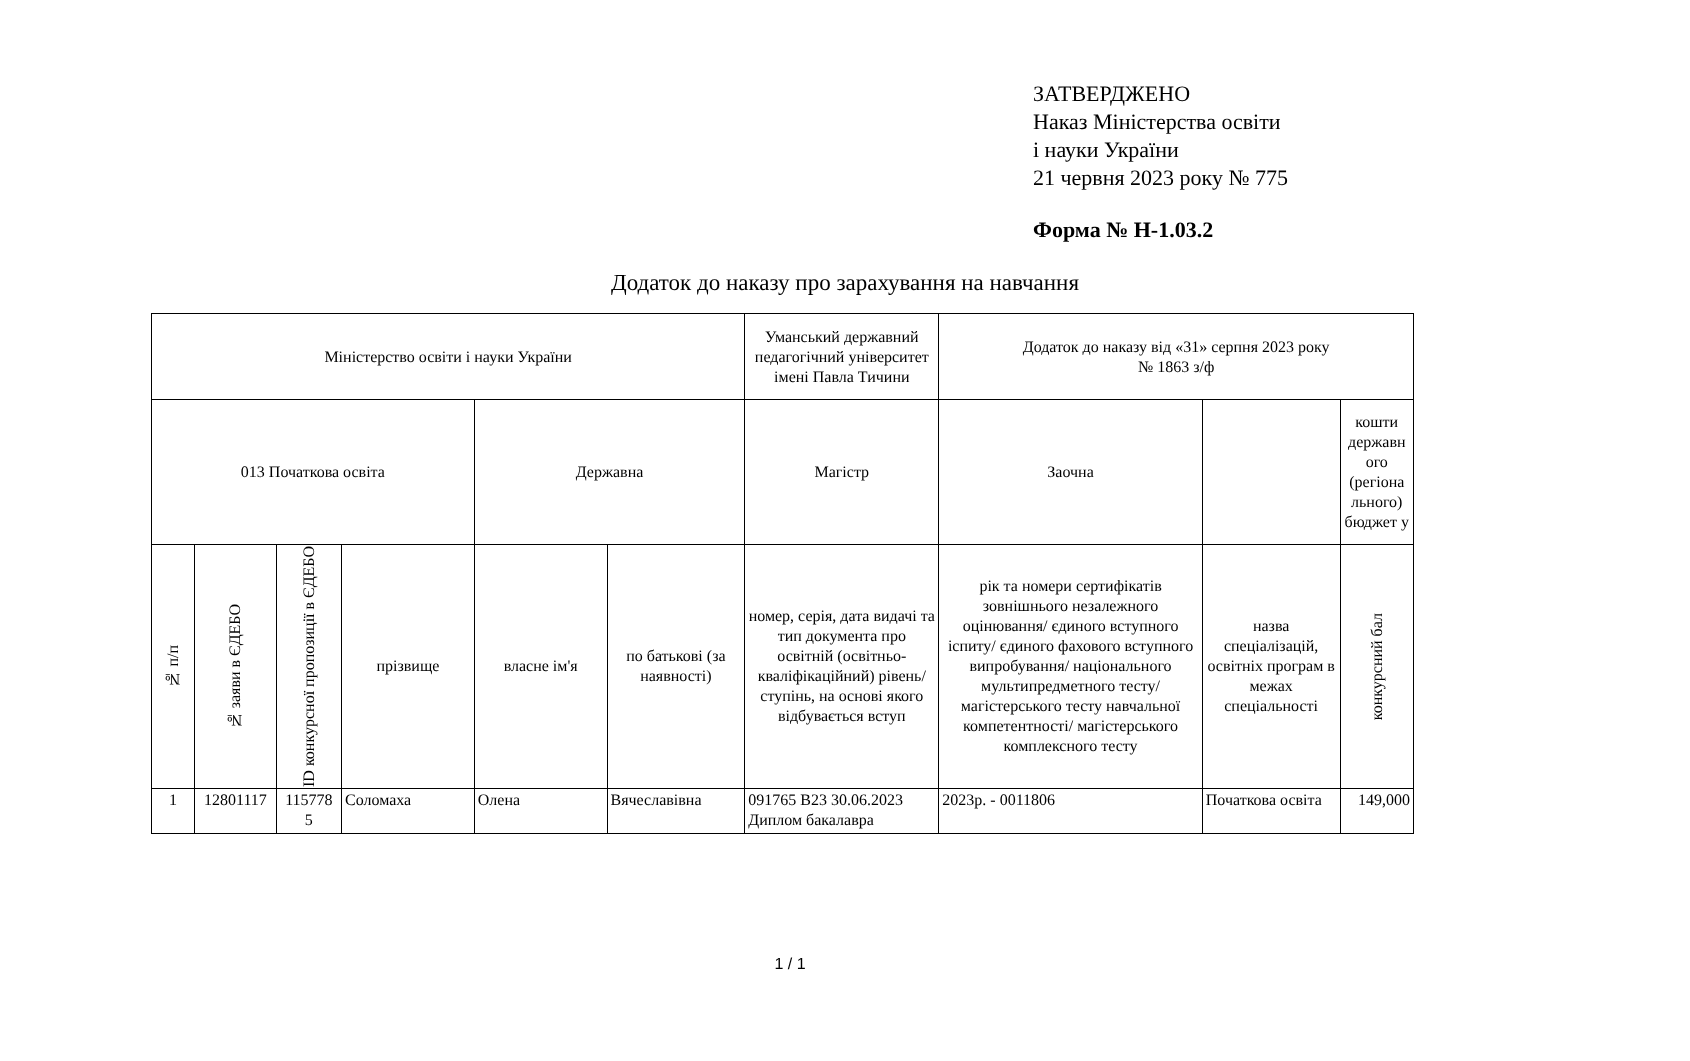ЗАТВЕРДЖЕНО
Наказ Міністерства освіти
і науки України
21 червня 2023 року № 775
Форма № Н-1.03.2
Додаток до наказу про зарахування на навчання
| Міністерство освіти і науки України | | | | | | Уманський державний педагогічний університет імені Павла Тичини | Додаток до наказу від «31» серпня 2023 року № 1863 з/ф | | |
| 013 Початкова освіта | | | | Державна | | Магістр | Заочна | | кошти державн ого (регіона льного) бюджет у |
| № п/п | № заяви в ЄДЕБО | ID конкурсної пропозиції в ЄДЕБО | прізвище | власне ім'я | по батькові (за наявності) | номер, серія, дата видачі та тип документа про освітній (освітньо-кваліфікаційний) рівень/ступінь, на основі якого відбувається вступ | рік та номери сертифікатів зовнішнього незалежного оцінювання/ єдиного вступного іспиту/ єдиного фахового вступного випробування/ національного мультипредметного тесту/ магістерського тесту навчальної компетентності/ магістерського комплексного тесту | назва спеціалізацій, освітніх програм в межах спеціальності | конкурсний бал |
| 1 | 12801117 | 115778 5 | Соломаха | Олена | Вячеславівна | 091765 В23 30.06.2023 Диплом бакалавра | 2023р. - 0011806 | Початкова освіта | 149,000 |
1 / 1